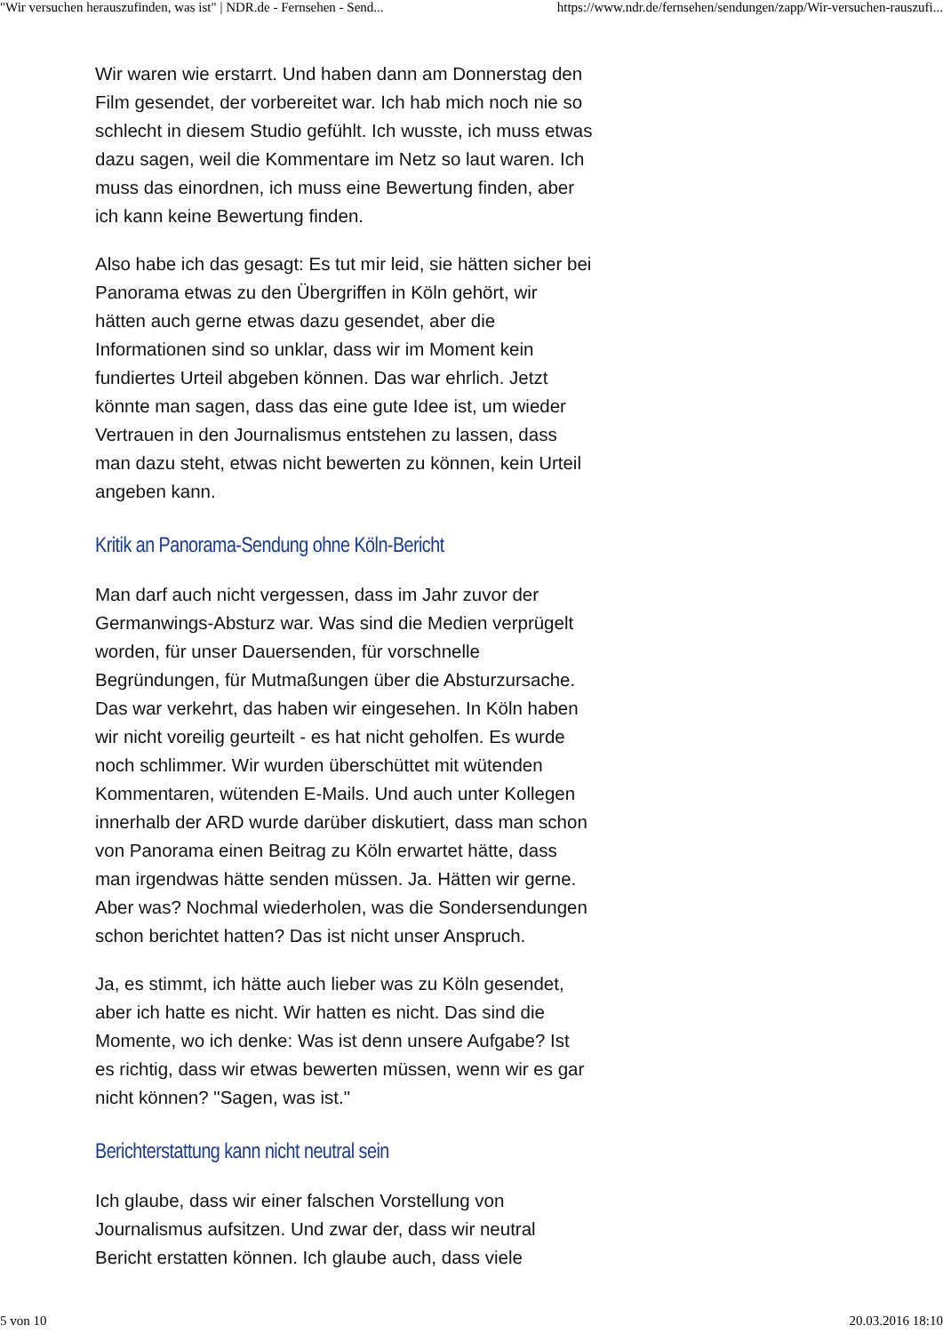"Wir versuchen herauszufinden, was ist" | NDR.de - Fernsehen - Send... https://www.ndr.de/fernsehen/sendungen/zapp/Wir-versuchen-rauszufi...
Wir waren wie erstarrt. Und haben dann am Donnerstag den Film gesendet, der vorbereitet war. Ich hab mich noch nie so schlecht in diesem Studio gefühlt. Ich wusste, ich muss etwas dazu sagen, weil die Kommentare im Netz so laut waren. Ich muss das einordnen, ich muss eine Bewertung finden, aber ich kann keine Bewertung finden.
Also habe ich das gesagt: Es tut mir leid, sie hätten sicher bei Panorama etwas zu den Übergriffen in Köln gehört, wir hätten auch gerne etwas dazu gesendet, aber die Informationen sind so unklar, dass wir im Moment kein fundiertes Urteil abgeben können. Das war ehrlich. Jetzt könnte man sagen, dass das eine gute Idee ist, um wieder Vertrauen in den Journalismus entstehen zu lassen, dass man dazu steht, etwas nicht bewerten zu können, kein Urteil angeben kann.
Kritik an Panorama-Sendung ohne Köln-Bericht
Man darf auch nicht vergessen, dass im Jahr zuvor der Germanwings-Absturz war. Was sind die Medien verprügelt worden, für unser Dauersenden, für vorschnelle Begründungen, für Mutmaßungen über die Absturzursache. Das war verkehrt, das haben wir eingesehen. In Köln haben wir nicht voreilig geurteilt - es hat nicht geholfen. Es wurde noch schlimmer. Wir wurden überschüttet mit wütenden Kommentaren, wütenden E-Mails. Und auch unter Kollegen innerhalb der ARD wurde darüber diskutiert, dass man schon von Panorama einen Beitrag zu Köln erwartet hätte, dass man irgendwas hätte senden müssen. Ja. Hätten wir gerne. Aber was? Nochmal wiederholen, was die Sondersendungen schon berichtet hatten? Das ist nicht unser Anspruch.
Ja, es stimmt, ich hätte auch lieber was zu Köln gesendet, aber ich hatte es nicht. Wir hatten es nicht. Das sind die Momente, wo ich denke: Was ist denn unsere Aufgabe? Ist es richtig, dass wir etwas bewerten müssen, wenn wir es gar nicht können? "Sagen, was ist."
Berichterstattung kann nicht neutral sein
Ich glaube, dass wir einer falschen Vorstellung von Journalismus aufsitzen. Und zwar der, dass wir neutral Bericht erstatten können. Ich glaube auch, dass viele
5 von 10 20.03.2016 18:10